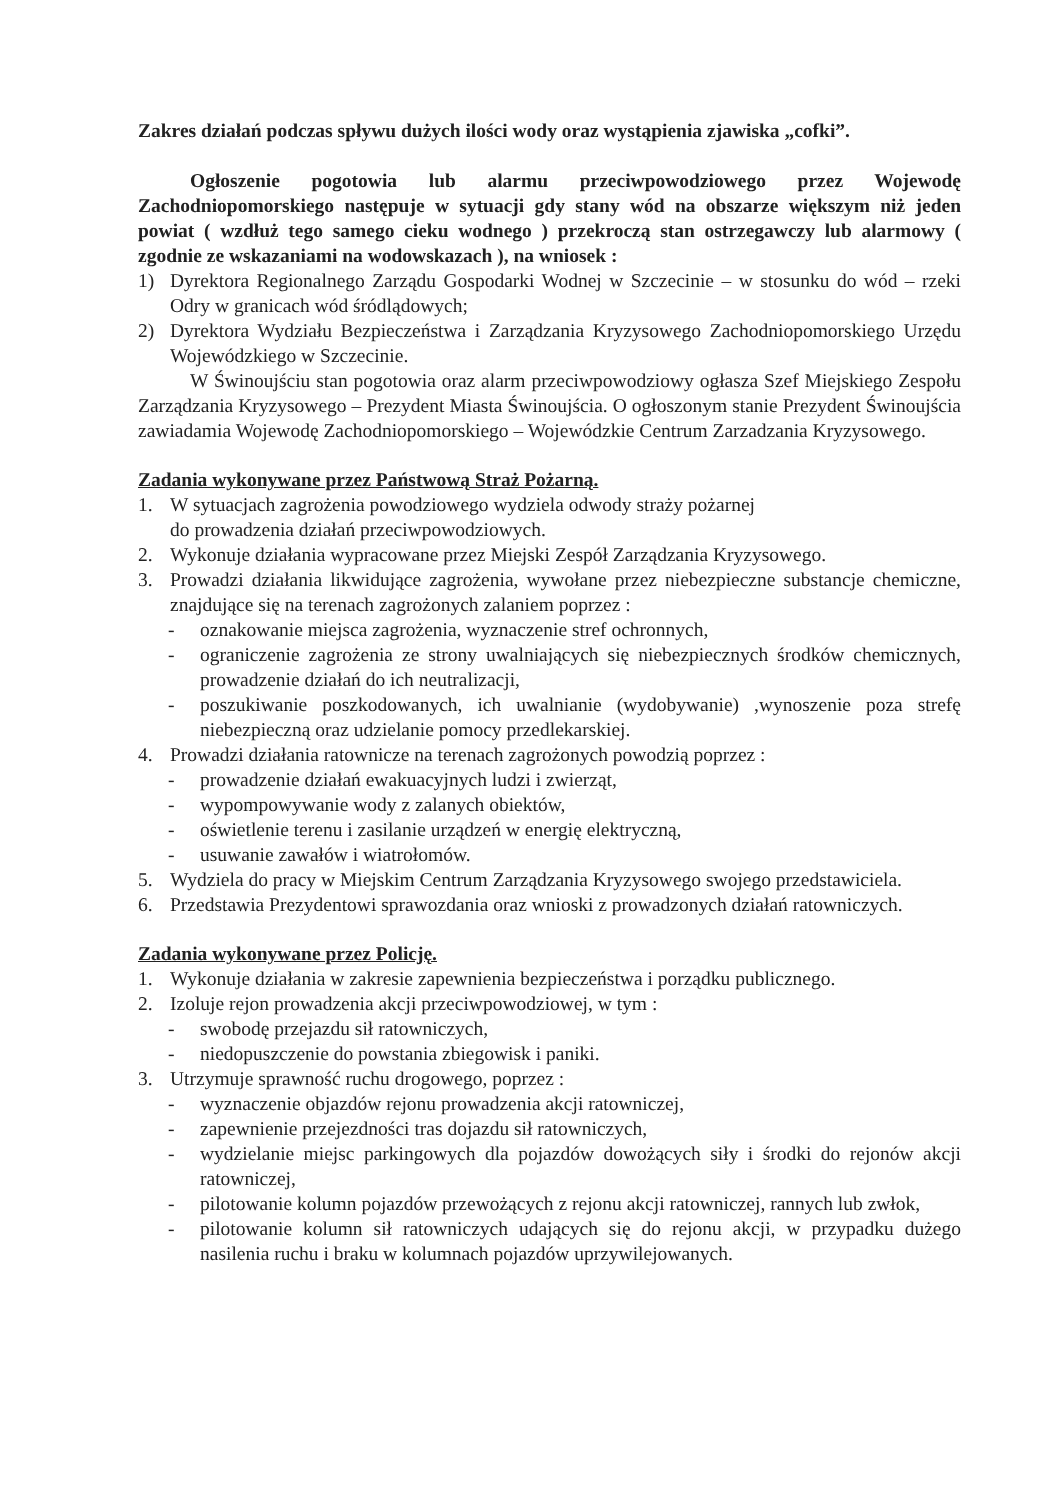Zakres działań podczas spływu dużych ilości wody oraz wystąpienia zjawiska „cofki”.
Ogłoszenie pogotowia lub alarmu przeciwpowodziowego przez Wojewodę Zachodniopomorskiego następuje w sytuacji gdy stany wód na obszarze większym niż jeden powiat ( wzdłuż tego samego cieku wodnego ) przekroczą stan ostrzegawczy lub alarmowy ( zgodnie ze wskazaniami na wodowskazach ), na wniosek :
1) Dyrektora Regionalnego Zarządu Gospodarki Wodnej w Szczecinie – w stosunku do wód – rzeki Odry w granicach wód śródlądowych;
2) Dyrektora Wydziału Bezpieczeństwa i Zarządzania Kryzysowego Zachodniopomorskiego Urzędu Wojewódzkiego w Szczecinie.
W Świnoujściu stan pogotowia oraz alarm przeciwpowodziowy ogłasza Szef Miejskiego Zespołu Zarządzania Kryzysowego – Prezydent Miasta Świnoujścia. O ogłoszonym stanie Prezydent Świnoujścia zawiadamia Wojewodę Zachodniopomorskiego – Wojewódzkie Centrum Zarzadzania Kryzysowego.
Zadania wykonywane przez Państwową Straż Pożarną.
1. W sytuacjach zagrożenia powodziowego wydziela odwody straży pożarnej
do prowadzenia działań przeciwpowodziowych.
2. Wykonuje działania wypracowane przez Miejski Zespół Zarządzania Kryzysowego.
3. Prowadzi działania likwidujące zagrożenia, wywołane przez niebezpieczne substancje chemiczne, znajdujące się na terenach zagrożonych zalaniem poprzez :
- oznakowanie miejsca zagrożenia, wyznaczenie stref ochronnych,
- ograniczenie zagrożenia ze strony uwalniających się niebezpiecznych środków chemicznych, prowadzenie działań do ich neutralizacji,
- poszukiwanie poszkodowanych, ich uwalnianie (wydobywanie) ,wynoszenie poza strefę niebezpieczną oraz udzielanie pomocy przedlekarskiej.
4. Prowadzi działania ratownicze na terenach zagrożonych powodzią poprzez :
- prowadzenie działań ewakuacyjnych ludzi i zwierząt,
- wypompowywanie wody z zalanych obiektów,
- oświetlenie terenu i zasilanie urządzeń w energię elektryczną,
- usuwanie zawałów i wiatrołomów.
5. Wydziela do pracy w Miejskim Centrum Zarządzania Kryzysowego swojego przedstawiciela.
6. Przedstawia Prezydentowi sprawozdania oraz wnioski z prowadzonych działań ratowniczych.
Zadania wykonywane przez Policję.
1. Wykonuje działania w zakresie zapewnienia bezpieczeństwa i porządku publicznego.
2. Izoluje rejon prowadzenia akcji przeciwpowodziowej, w tym :
- swobodę przejazdu sił ratowniczych,
- niedopuszczenie do powstania zbiegowisk i paniki.
3. Utrzymuje sprawność ruchu drogowego, poprzez :
- wyznaczenie objazdów rejonu prowadzenia akcji ratowniczej,
- zapewnienie przejezdności tras dojazdu sił ratowniczych,
- wydzielanie miejsc parkingowych dla pojazdów dowożących siły i środki do rejonów akcji ratowniczej,
- pilotowanie kolumn pojazdów przewożących z rejonu akcji ratowniczej, rannych lub zwłok,
- pilotowanie kolumn sił ratowniczych udających się do rejonu akcji, w przypadku dużego nasilenia ruchu i braku w kolumnach pojazdów uprzywilejowanych.